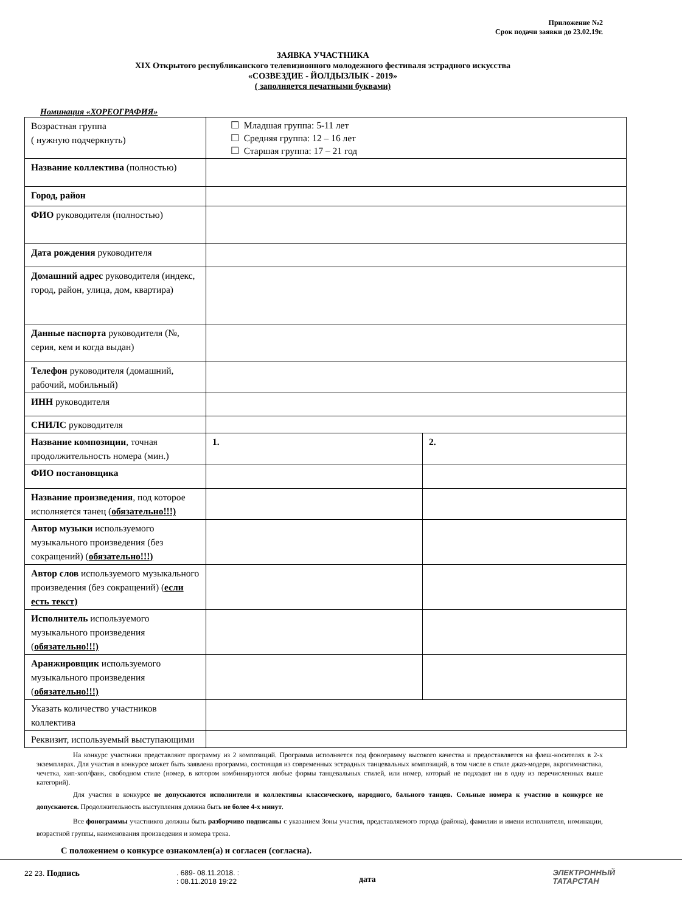Приложение №2
Срок подачи заявки до 23.02.19г.
ЗАЯВКА УЧАСТНИКА
XIX Открытого республиканского телевизионного молодежного фестиваля эстрадного искусства
«СОЗВЕЗДИЕ - ЙОЛДЫЗЛЫК - 2019»
( заполняется печатными буквами)
Номинация «ХОРЕОГРАФИЯ»
| Возрастная группа ( нужную подчеркнуть) | ☐ Младшая группа: 5-11 лет ☐ Средняя группа: 12 – 16 лет ☐ Старшая группа: 17 – 21 год | |
| Название коллектива (полностью) | | |
| Город, район | | |
| ФИО руководителя (полностью) | | |
| Дата рождения руководителя | | |
| Домашний адрес руководителя (индекс, город, район, улица, дом, квартира) | | |
| Данные паспорта руководителя (№, серия, кем и когда выдан) | | |
| Телефон руководителя (домашний, рабочий, мобильный) | | |
| ИНН руководителя | | |
| СНИЛС руководителя | | |
| Название композиции , точная продолжительность номера (мин.) | 1. | 2. |
| ФИО постановщика | | |
| Название произведения , под которое исполняется танец ( обязательно!!!) | | |
| Автор музыки используемого музыкального произведения (без сокращений) ( обязательно!!!) | | |
| Автор слов используемого музыкального произведения (без сокращений) ( если есть текст) | | |
| Исполнитель используемого музыкального произведения ( обязательно!!!) | | |
| Аранжировщик используемого музыкального произведения ( обязательно!!!) | | |
| Указать количество участников коллектива | | |
| Реквизит, используемый выступающими | | |
На конкурс участники представляют программу из 2 композиций. Программа исполняется под фонограмму высокого качества и предоставляется на флеш-носителях в 2-х экземплярах. Для участия в конкурсе может быть заявлена программа, состоящая из современных эстрадных танцевальных композиций, в том числе в стиле джаз-модерн, акрогимнастика, чечетка, хип-хоп/фанк, свободном стиле (номер, в котором комбинируются любые формы танцевальных стилей, или номер, который не подходит ни в одну из перечисленных выше категорий).
Для участия в конкурсе не допускаются исполнители и коллективы классического, народного, бального танцев. Сольные номера к участию в конкурсе не допускаются. Продолжительность выступления должна быть не более 4-х минут.
Все фонограммы участников должны быть разборчиво подписаны с указанием Зоны участия, представляемого города (района), фамилии и имени исполнителя, номинации, возрастной группы, наименования произведения и номера трека.
С положением о конкурсе ознакомлен(а) и согласен (согласна).
22 23. Подпись
. 689- 08.11.2018. :
: 08.11.2018 19:22
дата
ЭЛЕКТРОННЫЙ
ТАТАРСТАН